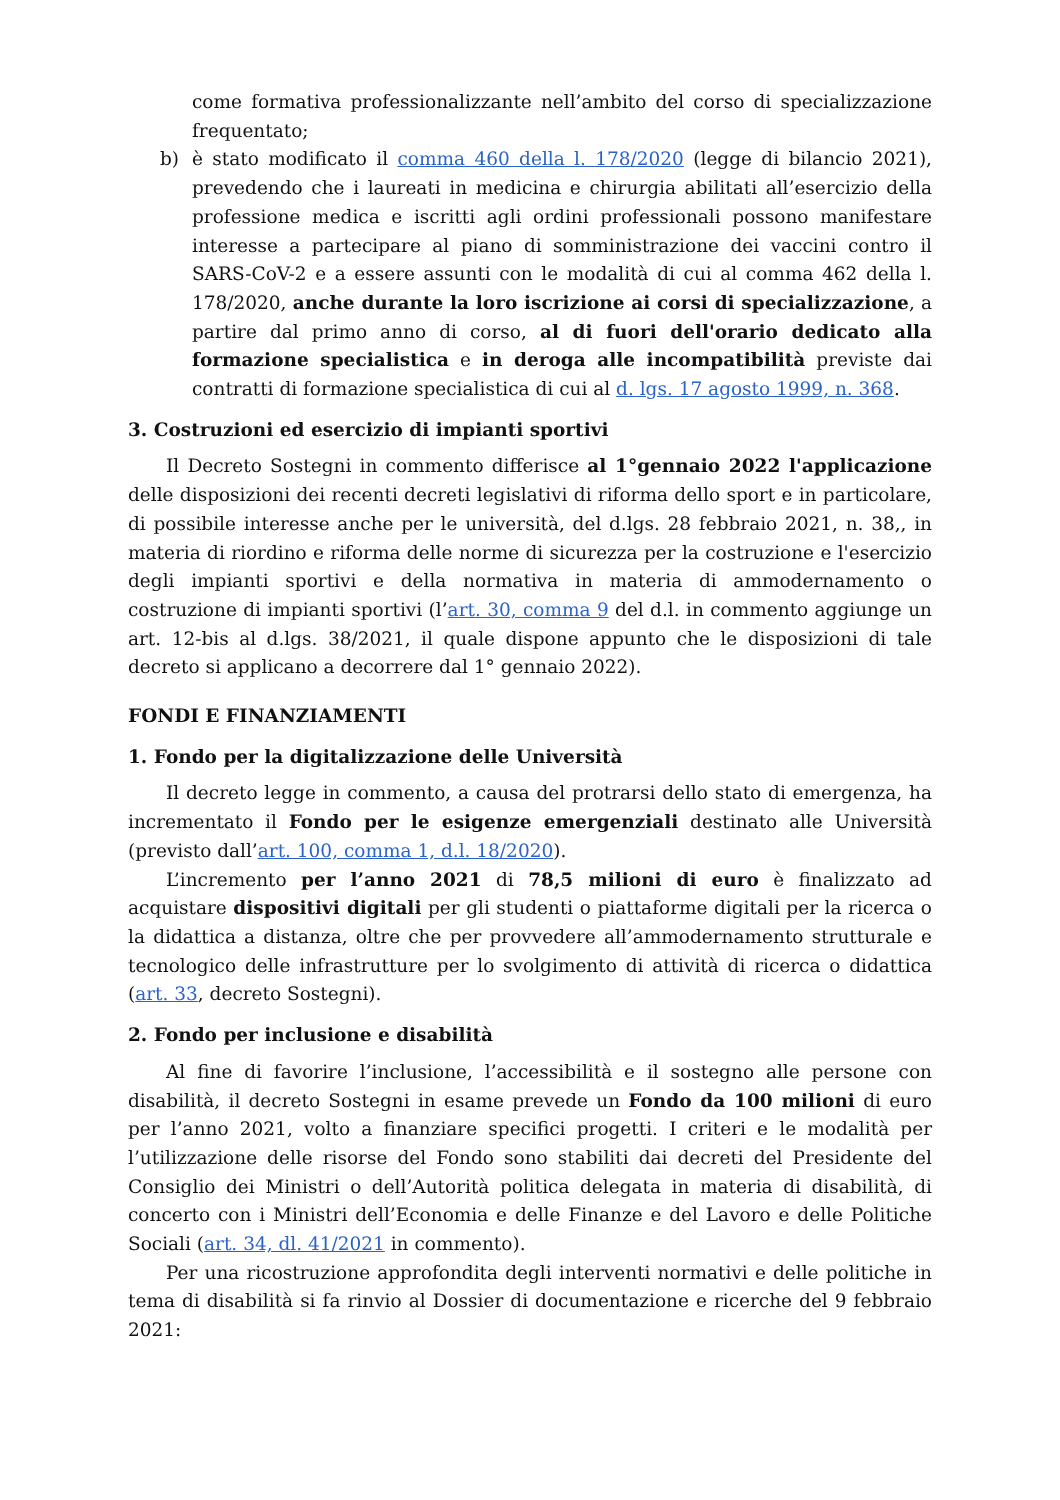come formativa professionalizzante nell’ambito del corso di specializzazione frequentato;
b) è stato modificato il comma 460 della l. 178/2020 (legge di bilancio 2021), prevedendo che i laureati in medicina e chirurgia abilitati all’esercizio della professione medica e iscritti agli ordini professionali possono manifestare interesse a partecipare al piano di somministrazione dei vaccini contro il SARS-CoV-2 e a essere assunti con le modalità di cui al comma 462 della l. 178/2020, anche durante la loro iscrizione ai corsi di specializzazione, a partire dal primo anno di corso, al di fuori dell'orario dedicato alla formazione specialistica e in deroga alle incompatibilità previste dai contratti di formazione specialistica di cui al d. lgs. 17 agosto 1999, n. 368.
3. Costruzioni ed esercizio di impianti sportivi
Il Decreto Sostegni in commento differisce al 1°gennaio 2022 l'applicazione delle disposizioni dei recenti decreti legislativi di riforma dello sport e in particolare, di possibile interesse anche per le università, del d.lgs. 28 febbraio 2021, n. 38,, in materia di riordino e riforma delle norme di sicurezza per la costruzione e l'esercizio degli impianti sportivi e della normativa in materia di ammodernamento o costruzione di impianti sportivi (l’art. 30, comma 9 del d.l. in commento aggiunge un art. 12-bis al d.lgs. 38/2021, il quale dispone appunto che le disposizioni di tale decreto si applicano a decorrere dal 1° gennaio 2022).
FONDI E FINANZIAMENTI
1. Fondo per la digitalizzazione delle Università
Il decreto legge in commento, a causa del protrarsi dello stato di emergenza, ha incrementato il Fondo per le esigenze emergenziali destinato alle Università (previsto dall’art. 100, comma 1, d.l. 18/2020).
L’incremento per l’anno 2021 di 78,5 milioni di euro è finalizzato ad acquistare dispositivi digitali per gli studenti o piattaforme digitali per la ricerca o la didattica a distanza, oltre che per provvedere all’ammodernamento strutturale e tecnologico delle infrastrutture per lo svolgimento di attività di ricerca o didattica (art. 33, decreto Sostegni).
2. Fondo per inclusione e disabilità
Al fine di favorire l’inclusione, l’accessibilità e il sostegno alle persone con disabilità, il decreto Sostegni in esame prevede un Fondo da 100 milioni di euro per l’anno 2021, volto a finanziare specifici progetti. I criteri e le modalità per l’utilizzazione delle risorse del Fondo sono stabiliti dai decreti del Presidente del Consiglio dei Ministri o dell’Autorità politica delegata in materia di disabilità, di concerto con i Ministri dell’Economia e delle Finanze e del Lavoro e delle Politiche Sociali (art. 34, dl. 41/2021 in commento).
Per una ricostruzione approfondita degli interventi normativi e delle politiche in tema di disabilità si fa rinvio al Dossier di documentazione e ricerche del 9 febbraio 2021: